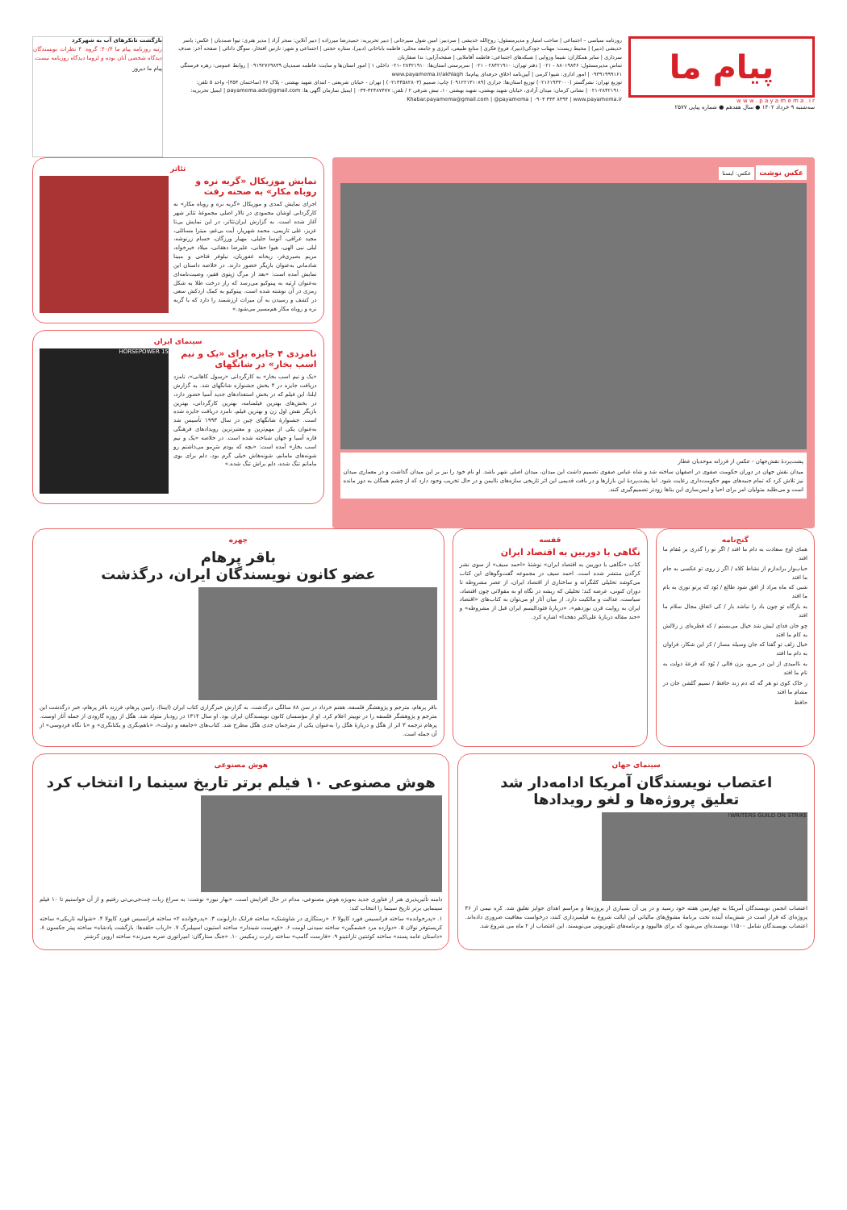پیام ما
w w w . p a y a m e m a . i r
سه‌شنبه ۹ خرداد ۱۴۰۲ ● سال هفدهم ● شماره پیاپی ۲۵۷۷
روزنامه سیاسی – اجتماعی | صاحب امتیاز و مدیرمسئول: روح‌الله خدیشی | سردبیر: امین شول سیرجانی | دبیر تحریریه: حمیدرضا میرزاده | دبیر آنلاین: سحر آزاد | مدیر هنری: تیوا صمدیان | عکس: یاسر خدیشی (دبیر) | محیط زیست: مهتاب جودکی(دبیر)، فروغ فکری | منابع طبیعی، انرژی و جامعه محلی: فاطمه باباخانی (دبیر)، ستاره حجتی | اجتماعی و شهر: نازنین افتخار، سوگل دانائی | صفحه آخر: صدف سرداری | سایر همکاران: شیما وزوایی | شبکه‌های اجتماعی: فاطمه آقاملایی | صفحه‌آرایی: ندا صفاریان
تماس مدیرمسئول: ۸۸۰۱۹۸۴۶ - ۰۲۱ | دفتر تهران: ۲۸۴۲۱۹۱۰ - ۰۲۱ | سرپرستی استان‌ها: ۲۸۴۲۱۹۱۰ -۰۲۱ داخلی ۱ | امور استان‌ها و سایت: فاطمه صمدیان ۰۹۱۹۲۷۶۹۸۳۹ | روابط عمومی: زهره فرسنگی ۰۹۳۹۱۹۹۹۱۶۱ | امور اداری: شیوا کرمی | آیین‌نامه اخلاق حرفه‌ای پیام‌ما: www.payamema.ir/akhlagh
توزیع تهران: نشرگستر (۰۲۱۶۱۹۳۳۰۰۰) توزیع استان‌ها: جراری (۰۹۱۲۲۱۳۱۰۸۹) چاپ: صمیم (۰۲۱۴۴۵۸۲۸۰۳) | تهران - خیابان شریعتی - ابتدای شهید بهشتی - پلاک ۲۶ (ساختمان ۳۵۳)- واحد ۵ تلفن: ۲۸۴۲۱۹۱۰-۰۲۱ | نشانی کرمان: میدان آزادی، خیابان شهید بهشتی، شهید بهشتی ۱۰، نبش شرقی ۲ / تلفن: ۳۲۴۸۷۴۷۷-۰۳۴ | ایمیل سازمان آگهی ها: payamema.adv@gmail.com | ایمیل تحریریه: Khabar.payamema@gmail.com | @payamema | ۰۹۰۳ ۳۳۳ ۸۴۹۴ | www.payamema.ir
بازگشت تانکرهای آب به شهرکرد
رتبه روزنامه پیام ما ۴۰/۴: گروه: ۴ نظرات نویسندگان دیدگاه شخصی آنان بوده و لزوما دیدگاه روزنامه نیست.
پیام ما دیروز
عکس نوشت
عکس: ایسنا
پشت‌پردهٔ نقش‌جهان - عکس از فرزانه موحدیان عطار
میدان نقش جهان در دوران حکومت صفوی در اصفهان ساخته شد و شاه عباس صفوی تصمیم داشت این میدان، میدان اصلی شهر باشد. او نام خود را نیز بر این میدان گذاشت و در معماری میدان نیز تلاش کرد که تمام جنبه‌های مهم حکومت‌داری رعایت شود. اما پشت‌پردهٔ این بازارها و در بافت قدیمی این اثر تاریخی سازه‌های ناایمن و در حال تخریب وجود دارد که از چشم همگان به دور مانده است و می‌طلبد متولیان امر برای احیا و ایمن‌سازی این بناها زودتر تصمیم‌گیری کنند.
تئاتر
نمایش موزیکال «گربه نره و روباه مکار» به صحنه رفت
اجرای نمایش کمدی و موزیکال «گربه نره و روباه مکار» به کارگردانی اوشان محمودی در تالار اصلی مجموعهٔ تئاتر شهر آغاز شده است. به گزارش ایران‌تئاتر، در این نمایش بی‌تا عزیز، علی تاریمی، محمد شهریار، آیت بی‌غم، میترا مسائلی، مجید عراقی، آتوسا جلیلی، مهیار ورزگان، حسام زرنوشه، لیلی نبی الهی، هیوا حقانی، علیرضا دهقانی، میلاد خیرخواه، مریم بصیری‌فر، ریحانه غفوریان، نیلوفر فتاحی و مبینا شادمانی به‌عنوان بازیگر حضور دارند. در خلاصه داستان این نمایش آمده است: «بعد از مرگ ژپتوی فقیر، وصیت‌نامه‌ای به‌عنوان ارثیه به پینوکیو می‌رسد که راز درخت طلا به شکل رمزی در آن نوشته شده است. پینوکیو به کمک اردکش سعی در کشف و رسیدن به آن میراث ارزشمند را دارد که با گربه نره و روباه مکار هم‌مسیر می‌شود.»
سینمای ایران
نامزدی ۴ جایزه برای «یک و نیم اسب بخار» در شانگهای
«یک و نیم اسب بخار» به کارگردانی «رسول کاهانی»، نامزد دریافت جایزه در ۴ بخش جشنواره شانگهای شد. به گزارش ایلنا، این فیلم که در بخش استعدادهای جدید آسیا حضور دارد، در بخش‌های بهترین فیلمنامه، بهترین کارگردانی، بهترین بازیگر نقش اول زن و بهترین فیلم، نامزد دریافت جایزه شده است. جشنوارهٔ شانگهای چین در سال ۱۹۹۳ تأسیس شد به‌عنوان یکی از مهم‌ترین و معتبرترین رویدادهای فرهنگی قاره آسیا و جهان شناخته شده است. در خلاصه «یک و نیم اسب بخار» آمده است: «بچه که بودم سَرِمو می‌ذاشتم رو شونه‌های مامانم، شونه‌هاش خیلی گرم بود، دلم برای بوی مامانم تنگ شده، دلم براش تنگ شده.»
15 HORSEPOWER
گنج‌نامه
همای اوج سعادت به دام ما افتد / اگر تو را گذری بر مُقام ما افتد
حباب‌وار براندازم از نشاط کلاه / اگر ز روی تو عکسی به جام ما افتد
شبی که ماه مراد از افق شود طالع / بُوَد که پرتو نوری به بام ما افتد
به بارگاه تو چون باد را نباشد بار / کی اتفاق مجال سلام ما افتد
چو جان فدای لبش شد خیال می‌بستم / که قطره‌ای ز زلالش به کام ما افتد
خیال زلف تو گفتا که جان وسیله مساز / کز این شکار، فراوان به دام ما افتد
به ناامیدی از این در مرو، بزن فالی / بُوَد که قرعهٔ دولت به نام ما افتد
ز خاک کوی تو هر گه که دم زند حافظ / نسیم گلشن جان در مشام ما افتد
حافظ
قفسه
نگاهی با دوربین به اقتصاد ایران
کتاب «نگاهی با دوربین به اقتصاد ایران» نوشتهٔ «احمد سیف» از سوی نشر کرگدن منتشر شده است. احمد سیف در مجموعه گفت‌وگوهای این کتاب می‌کوشد تحلیلی کلنگرانه و ساختاری از اقتصاد ایران، از عصر مشروطه تا دوران کنونی، عرضه کند؛ تحلیلی که ریشه در نگاه او به مقولاتی چون اقتصاد، سیاست، عدالت و مالکیت دارد. از میان آثار او می‌توان به کتاب‌های «اقتصاد ایران به روایت قرن نوزدهم»، «دربارهٔ فئودالیسم ایران قبل از مشروطه» و «جند مقاله دربارهٔ علی‌اکبر دهخدا» اشاره کرد.
چهره
باقر پرهام
عضو کانون نویسندگان ایران، درگذشت
باقر پرهام، مترجم و پژوهشگر فلسفه، هفتم خرداد در سن ۸۸ سالگی درگذشت. به گزارش خبرگزاری کتاب ایران (ایبنا)، رامین پرهام، فرزند باقر پرهام، خبر درگذشت این مترجم و پژوهشگر فلسفه را در توییتر اعلام کرد. او از مؤسسان کانون نویسندگان ایران بود. او سال ۱۳۱۴ در رودبار متولد شد. هگل از روزه گارودی از جمله آثار اوست. پرهام ترجمه ۳ اثر از هگل و دربارهٔ هگل را به‌عنوان یکی از مترجمان جدی هگل مطرح شد. کتاب‌های «جامعه و دولت»، «باهم‌نگری و یکتانگری» و «با نگاه فردوسی» از آن جمله است.
سینمای جهان
اعتصاب نویسندگان آمریکا ادامه‌دار شد
تعلیق پروژه‌ها و لغو رویدادها
WRITERS GUILD ON STRIKE!
اعتصاب انجمن نویسندگان آمریکا به چهارمین هفته خود رسید و در پی آن بسیاری از پروژه‌ها و مراسم اهدای جوایز تعلیق شد. کره نیمی از ۴۶ پروژه‌ای که قرار است در شش‌ماه آینده تحت برنامهٔ مشوق‌های مالیاتی این ایالت شروع به فیلمبرداری کنند، درخواست معافیت ضروری داده‌اند. اعتصاب نویسندگان شامل ۱۱۵۰۰ نویسنده‌ای می‌شود که برای هالیوود و برنامه‌های تلویزیونی می‌نویسند. این اعتصاب از ۲ ماه می شروع شد.
هوش مصنوعی
هوش مصنوعی ۱۰ فیلم برتر تاریخ سینما را انتخاب کرد
دامنه تأثیرپذیری هنر از فناوری جدید به‌ویژه هوش مصنوعی، مدام در حال افزایش است. «بهار نیوز» نوشت: به سراغ ربات چت‌جی‌بی‌تی رفتیم و از آن خواستیم تا ۱۰ فیلم سینمایی برتر تاریخ سینما را انتخاب کند:
۱. «پدرخوانده» ساخته فرانسیس فورد کاپولا ۲. «رستگاری در شاوشنک» ساخته فرانک دارابونت ۳. «پدرخوانده ۲» ساخته فرانسیس فورد کاپولا ۴. «شوالیه تاریکی» ساخته کریستوفر نولان ۵. «دوازده مرد خشمگین» ساخته سیدنی لومت ۶. «فهرست شیندلر» ساخته استیون اسپیلبرگ ۷. «ارباب حلقه‌ها: بازگشت پادشاه» ساخته پیتر جکسون ۸. «داستان عامه پسند» ساخته کوئنتین تارانتینو ۹. «فارست گامپ» ساخته رابرت زمکیس ۱۰. «جنگ ستارگان: امپراتوری ضربه می‌زند» ساخته اروین کرشنر